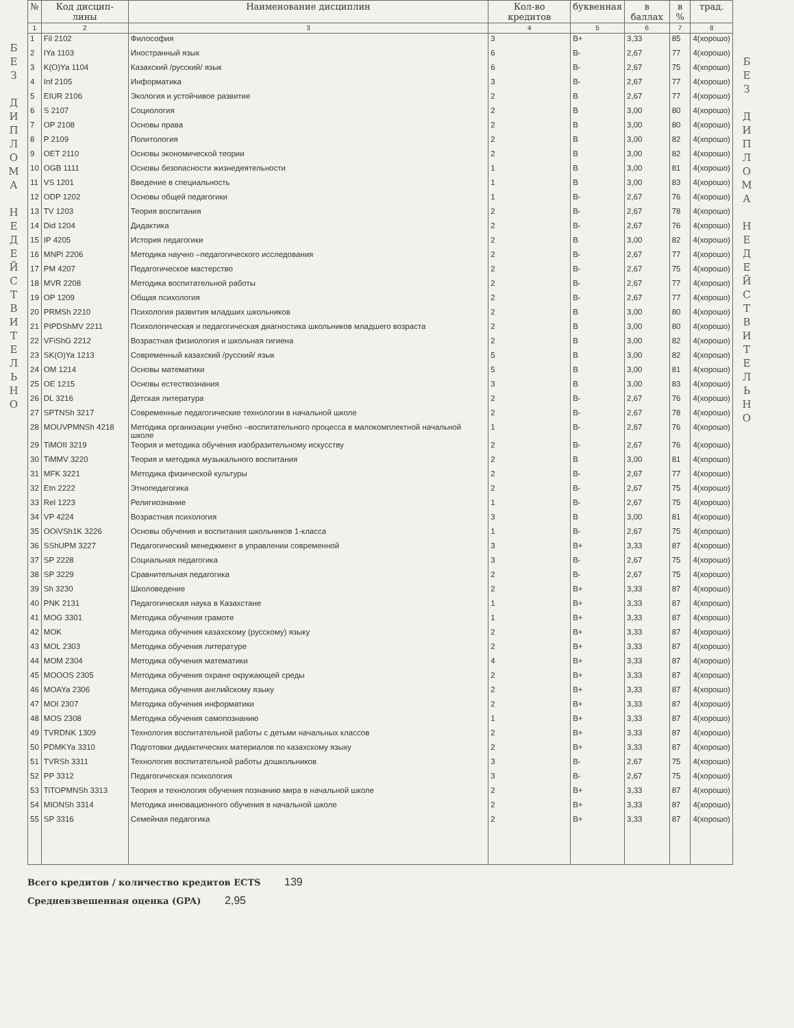Б
Е
З
Д
И
П
Л
О
М
А
Н
Е
Д
Е
Й
С
Т
В
И
Т
Е
Л
Ь
Н
О
| № | Код дисцип-лины | Наименование дисциплин | Кол-во кредитов | буквенная | в баллах | в % | трад. |
| --- | --- | --- | --- | --- | --- | --- | --- |
| 1 | 2 | 3 | 4 | 5 | 6 | 7 | 8 |
| 1 | Fil 2102 | Философия | 3 | B+ | 3,33 | 85 | 4(хорошо) |
| 2 | IYa 1103 | Иностранный язык | 6 | B- | 2,67 | 77 | 4(хорошо) |
| 3 | K(O)Ya 1104 | Казахский /русский/ язык | 6 | B- | 2,67 | 75 | 4(хорошо) |
| 4 | Inf 2105 | Информатика | 3 | B- | 2,67 | 77 | 4(хорошо) |
| 5 | EIUR 2106 | Экология и устойчивое развитие | 2 | B | 2,67 | 77 | 4(хорошо) |
| 6 | S 2107 | Социология | 2 | B | 3,00 | 80 | 4(хорошо) |
| 7 | OP 2108 | Основы права | 2 | B | 3,00 | 80 | 4(хорошо) |
| 8 | P 2109 | Политология | 2 | B | 3,00 | 82 | 4(хорошо) |
| 9 | OET 2110 | Основы экономической теории | 2 | B | 3,00 | 82 | 4(хорошо) |
| 10 | OGB 1111 | Основы безопасности жизнедеятельности | 1 | B | 3,00 | 81 | 4(хорошо) |
| 11 | VS 1201 | Введение в специальность | 1 | B | 3,00 | 83 | 4(хорошо) |
| 12 | ODP 1202 | Основы общей педагогики | 1 | B- | 2,67 | 76 | 4(хорошо) |
| 13 | TV 1203 | Теория воспитания | 2 | B- | 2,67 | 78 | 4(хорошо) |
| 14 | Did 1204 | Дидактика | 2 | B- | 2,67 | 76 | 4(хорошо) |
| 15 | IP 4205 | История педагогики | 2 | B | 3,00 | 82 | 4(хорошо) |
| 16 | MNPI 2206 | Методика научно –педагогического исследования | 2 | B- | 2,67 | 77 | 4(хорошо) |
| 17 | PM 4207 | Педагогическое мастерство | 2 | B- | 2,67 | 75 | 4(хорошо) |
| 18 | MVR 2208 | Методика воспитательной работы | 2 | B- | 2,67 | 77 | 4(хорошо) |
| 19 | OP 1209 | Общая психология | 2 | B- | 2,67 | 77 | 4(хорошо) |
| 20 | PRMSh 2210 | Психология развития младших школьников | 2 | B | 3,00 | 80 | 4(хорошо) |
| 21 | PIPDShMV 2211 | Психологическая и педагогическая диагностика школьников младшего возраста | 2 | B | 3,00 | 80 | 4(хорошо) |
| 22 | VFiShG 2212 | Возрастная физиология и школьная гигиена | 2 | B | 3,00 | 82 | 4(хорошо) |
| 23 | SK(O)Ya 1213 | Современный казахский /русский/ язык | 5 | B | 3,00 | 82 | 4(хорошо) |
| 24 | OM 1214 | Основы математики | 5 | B | 3,00 | 81 | 4(хорошо) |
| 25 | OE 1215 | Основы естествознания | 3 | B | 3,00 | 83 | 4(хорошо) |
| 26 | DL 3216 | Детская литература | 2 | B- | 2,67 | 76 | 4(хорошо) |
| 27 | SPTNSh 3217 | Современные педагогические технологии в начальной школе | 2 | B- | 2,67 | 78 | 4(хорошо) |
| 28 | MOUVPMNSh 4218 | Методика организации учебно –воспитательного процесса в малокомплектной начальной школе | 1 | B- | 2,67 | 76 | 4(хорошо) |
| 29 | TiMOII 3219 | Теория и методика обучения изобразительному искусству | 2 | B- | 2,67 | 76 | 4(хорошо) |
| 30 | TiMMV 3220 | Теория и методика музыкального воспитания | 2 | B | 3,00 | 81 | 4(хорошо) |
| 31 | MFK 3221 | Методика физической культуры | 2 | B- | 2,67 | 77 | 4(хорошо) |
| 32 | Etn 2222 | Этнопедагогика | 2 | B- | 2,67 | 75 | 4(хорошо) |
| 33 | Rel 1223 | Религиознание | 1 | B- | 2,67 | 75 | 4(хорошо) |
| 34 | VP 4224 | Возрастная психология | 3 | B | 3,00 | 81 | 4(хорошо) |
| 35 | OOiVSh1K 3226 | Основы обучения и воспитания школьников 1-класса | 1 | B- | 2,67 | 75 | 4(хорошо) |
| 36 | SShUPM 3227 | Педагогический менеджмент в управлении современной | 3 | B+ | 3,33 | 87 | 4(хорошо) |
| 37 | SP 2228 | Социальная педагогика | 3 | B- | 2,67 | 75 | 4(хорошо) |
| 38 | SP 3229 | Сравнительная педагогика | 2 | B- | 2,67 | 75 | 4(хорошо) |
| 39 | Sh 3230 | Школоведение | 2 | B+ | 3,33 | 87 | 4(хорошо) |
| 40 | PNK 2131 | Педагогическая наука в Казахстане | 1 | B+ | 3,33 | 87 | 4(хорошо) |
| 41 | MOG 3301 | Методика обучения грамоте | 1 | B+ | 3,33 | 87 | 4(хорошо) |
| 42 | MOK | Методика обучения казахскому (русскому) языку | 2 | B+ | 3,33 | 87 | 4(хорошо) |
| 43 | MOL 2303 | Методика обучения литературе | 2 | B+ | 3,33 | 87 | 4(хорошо) |
| 44 | MOM 2304 | Методика обучения математики | 4 | B+ | 3,33 | 87 | 4(хорошо) |
| 45 | MOOOS 2305 | Методика обучения охране окружающей среды | 2 | B+ | 3,33 | 87 | 4(хорошо) |
| 46 | MOAYa 2306 | Методика обучения английскому языку | 2 | B+ | 3,33 | 87 | 4(хорошо) |
| 47 | MOI 2307 | Методика обучения информатики | 2 | B+ | 3,33 | 87 | 4(хорошо) |
| 48 | MOS 2308 | Методика обучения самопознанию | 1 | B+ | 3,33 | 87 | 4(хорошо) |
| 49 | TVRDNK 1309 | Технология воспитательной работы с детьми начальных классов | 2 | B+ | 3,33 | 87 | 4(хорошо) |
| 50 | PDMKYa 3310 | Подготовки дидактических материалов по казахскому языку | 2 | B+ | 3,33 | 87 | 4(хорошо) |
| 51 | TVRSh 3311 | Технология воспитательной работы дошкольников | 3 | B- | 2,67 | 75 | 4(хорошо) |
| 52 | PP 3312 | Педагогическая психология | 3 | B- | 2,67 | 75 | 4(хорошо) |
| 53 | TiTOPMNSh 3313 | Теория и технология обучения познанию мира в начальной школе | 2 | B+ | 3,33 | 87 | 4(хорошо) |
| 54 | MIONSh 3314 | Методика инновационного обучения в начальной школе | 2 | B+ | 3,33 | 87 | 4(хорошо) |
| 55 | SP 3316 | Семейная педагогика | 2 | B+ | 3,33 | 87 | 4(хорошо) |
Всего кредитов / количество кредитов ECTS 139
Средневзвешенная оценка (GPA) 2,95
Б
Е
З
Д
И
П
Л
О
М
А
Н
Е
Д
Е
Й
С
Т
В
И
Т
Е
Л
Ь
Н
О